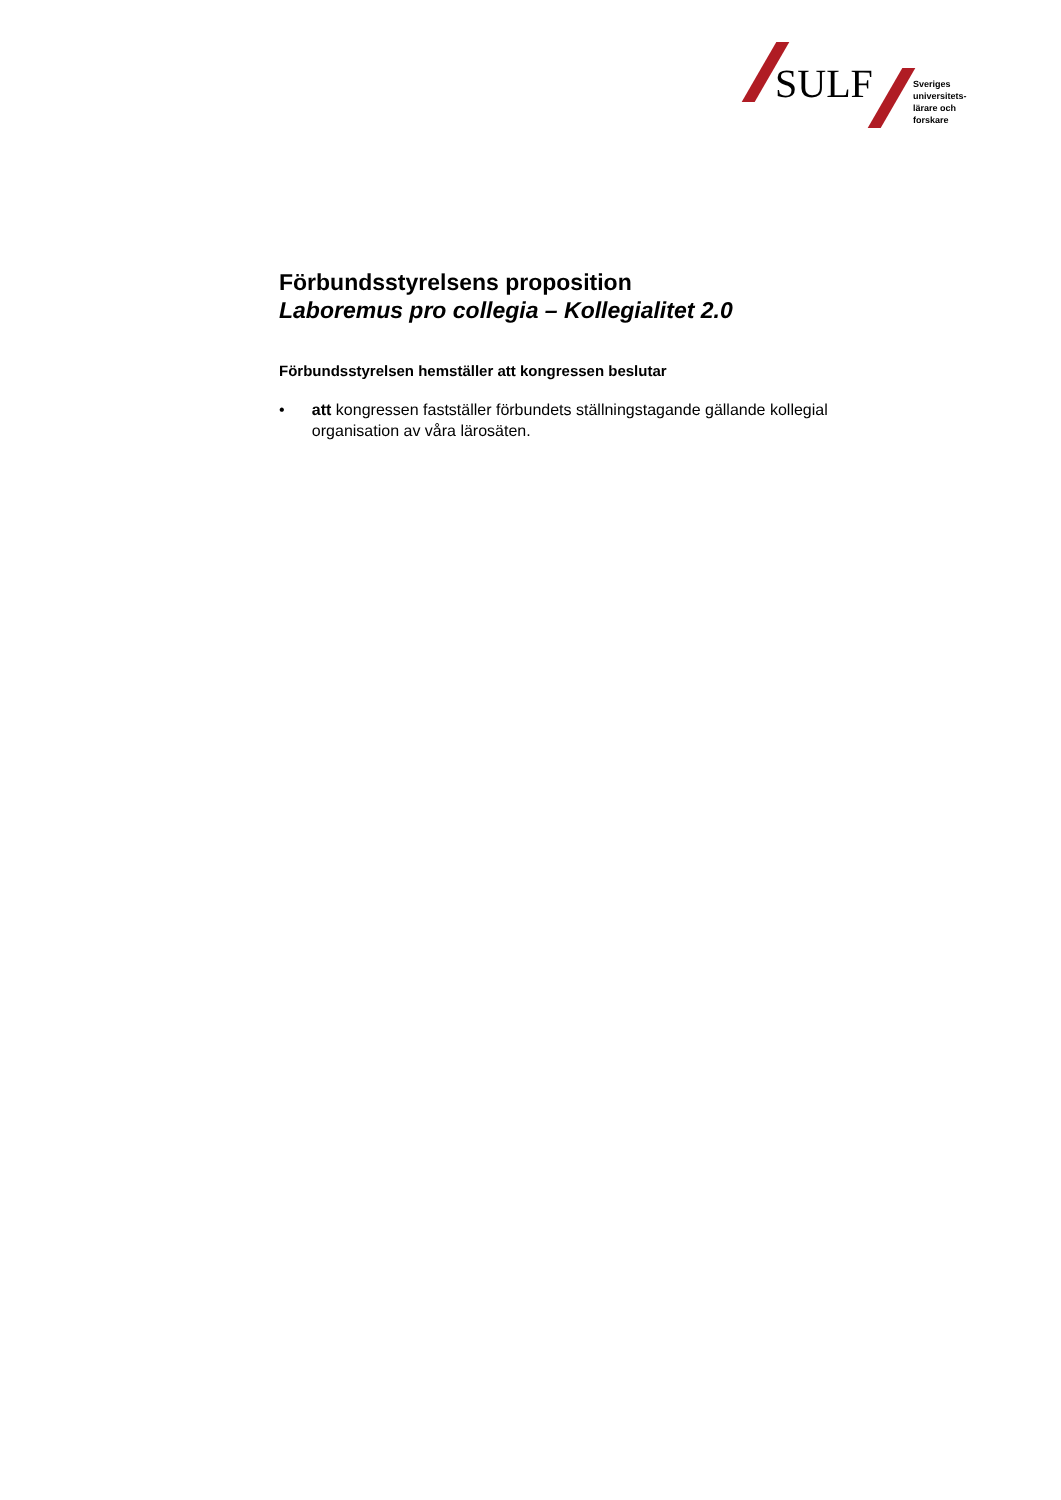SULF
Sveriges
universitets-
lärare och
forskare
Förbundsstyrelsens proposition
Laboremus pro collegia – Kollegialitet 2.0
Förbundsstyrelsen hemställer att kongressen beslutar
• att kongressen fastställer förbundets ställningstagande gällande kollegial organisation av våra lärosäten.